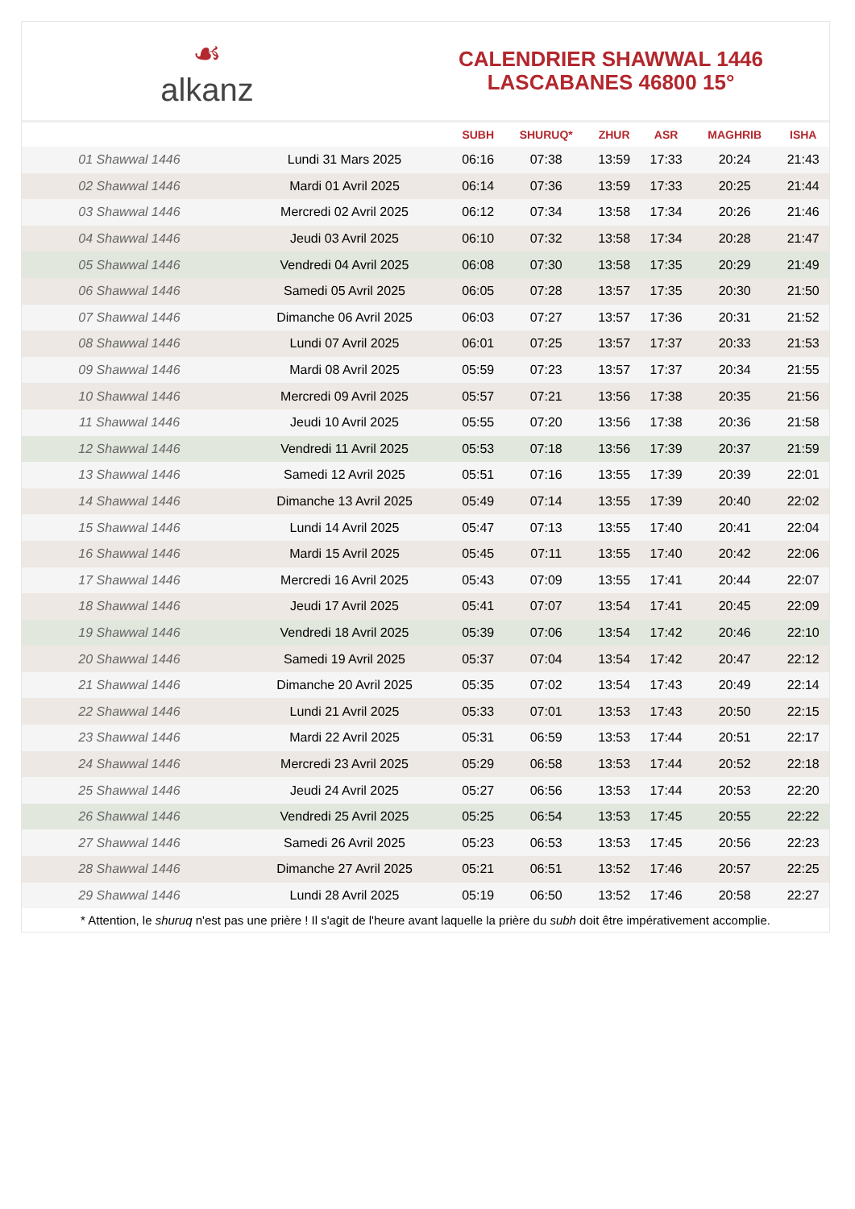☙
alkanz
CALENDRIER SHAWWAL 1446
LASCABANES 46800 15°
| | | SUBH | SHURUQ* | ZHUR | ASR | MAGHRIB | ISHA |
| --- | --- | --- | --- | --- | --- | --- | --- |
| 01 Shawwal 1446 | Lundi 31 Mars 2025 | 06:16 | 07:38 | 13:59 | 17:33 | 20:24 | 21:43 |
| 02 Shawwal 1446 | Mardi 01 Avril 2025 | 06:14 | 07:36 | 13:59 | 17:33 | 20:25 | 21:44 |
| 03 Shawwal 1446 | Mercredi 02 Avril 2025 | 06:12 | 07:34 | 13:58 | 17:34 | 20:26 | 21:46 |
| 04 Shawwal 1446 | Jeudi 03 Avril 2025 | 06:10 | 07:32 | 13:58 | 17:34 | 20:28 | 21:47 |
| 05 Shawwal 1446 | Vendredi 04 Avril 2025 | 06:08 | 07:30 | 13:58 | 17:35 | 20:29 | 21:49 |
| 06 Shawwal 1446 | Samedi 05 Avril 2025 | 06:05 | 07:28 | 13:57 | 17:35 | 20:30 | 21:50 |
| 07 Shawwal 1446 | Dimanche 06 Avril 2025 | 06:03 | 07:27 | 13:57 | 17:36 | 20:31 | 21:52 |
| 08 Shawwal 1446 | Lundi 07 Avril 2025 | 06:01 | 07:25 | 13:57 | 17:37 | 20:33 | 21:53 |
| 09 Shawwal 1446 | Mardi 08 Avril 2025 | 05:59 | 07:23 | 13:57 | 17:37 | 20:34 | 21:55 |
| 10 Shawwal 1446 | Mercredi 09 Avril 2025 | 05:57 | 07:21 | 13:56 | 17:38 | 20:35 | 21:56 |
| 11 Shawwal 1446 | Jeudi 10 Avril 2025 | 05:55 | 07:20 | 13:56 | 17:38 | 20:36 | 21:58 |
| 12 Shawwal 1446 | Vendredi 11 Avril 2025 | 05:53 | 07:18 | 13:56 | 17:39 | 20:37 | 21:59 |
| 13 Shawwal 1446 | Samedi 12 Avril 2025 | 05:51 | 07:16 | 13:55 | 17:39 | 20:39 | 22:01 |
| 14 Shawwal 1446 | Dimanche 13 Avril 2025 | 05:49 | 07:14 | 13:55 | 17:39 | 20:40 | 22:02 |
| 15 Shawwal 1446 | Lundi 14 Avril 2025 | 05:47 | 07:13 | 13:55 | 17:40 | 20:41 | 22:04 |
| 16 Shawwal 1446 | Mardi 15 Avril 2025 | 05:45 | 07:11 | 13:55 | 17:40 | 20:42 | 22:06 |
| 17 Shawwal 1446 | Mercredi 16 Avril 2025 | 05:43 | 07:09 | 13:55 | 17:41 | 20:44 | 22:07 |
| 18 Shawwal 1446 | Jeudi 17 Avril 2025 | 05:41 | 07:07 | 13:54 | 17:41 | 20:45 | 22:09 |
| 19 Shawwal 1446 | Vendredi 18 Avril 2025 | 05:39 | 07:06 | 13:54 | 17:42 | 20:46 | 22:10 |
| 20 Shawwal 1446 | Samedi 19 Avril 2025 | 05:37 | 07:04 | 13:54 | 17:42 | 20:47 | 22:12 |
| 21 Shawwal 1446 | Dimanche 20 Avril 2025 | 05:35 | 07:02 | 13:54 | 17:43 | 20:49 | 22:14 |
| 22 Shawwal 1446 | Lundi 21 Avril 2025 | 05:33 | 07:01 | 13:53 | 17:43 | 20:50 | 22:15 |
| 23 Shawwal 1446 | Mardi 22 Avril 2025 | 05:31 | 06:59 | 13:53 | 17:44 | 20:51 | 22:17 |
| 24 Shawwal 1446 | Mercredi 23 Avril 2025 | 05:29 | 06:58 | 13:53 | 17:44 | 20:52 | 22:18 |
| 25 Shawwal 1446 | Jeudi 24 Avril 2025 | 05:27 | 06:56 | 13:53 | 17:44 | 20:53 | 22:20 |
| 26 Shawwal 1446 | Vendredi 25 Avril 2025 | 05:25 | 06:54 | 13:53 | 17:45 | 20:55 | 22:22 |
| 27 Shawwal 1446 | Samedi 26 Avril 2025 | 05:23 | 06:53 | 13:53 | 17:45 | 20:56 | 22:23 |
| 28 Shawwal 1446 | Dimanche 27 Avril 2025 | 05:21 | 06:51 | 13:52 | 17:46 | 20:57 | 22:25 |
| 29 Shawwal 1446 | Lundi 28 Avril 2025 | 05:19 | 06:50 | 13:52 | 17:46 | 20:58 | 22:27 |
* Attention, le shuruq n'est pas une prière ! Il s'agit de l'heure avant laquelle la prière du subh doit être impérativement accomplie.